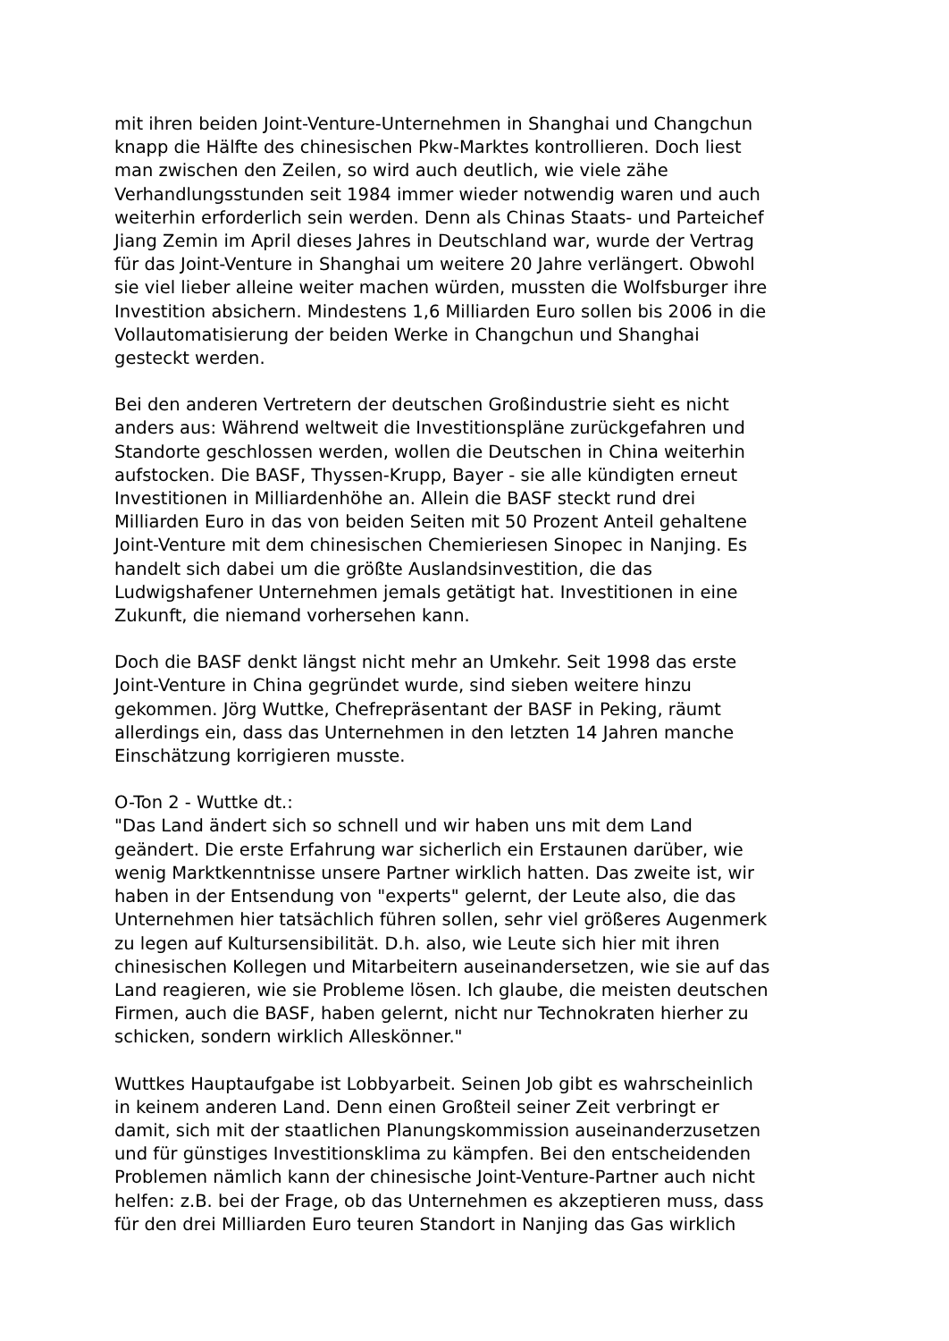mit ihren beiden Joint-Venture-Unternehmen in Shanghai und Changchun knapp die Hälfte des chinesischen Pkw-Marktes kontrollieren. Doch liest man zwischen den Zeilen, so wird auch deutlich, wie viele zähe Verhandlungsstunden seit 1984 immer wieder notwendig waren und auch weiterhin erforderlich sein werden. Denn als Chinas Staats- und Parteichef Jiang Zemin im April dieses Jahres in Deutschland war, wurde der Vertrag für das Joint-Venture in Shanghai um weitere 20 Jahre verlängert. Obwohl sie viel lieber alleine weiter machen würden, mussten die Wolfsburger ihre Investition absichern. Mindestens 1,6 Milliarden Euro sollen bis 2006 in die Vollautomatisierung der beiden Werke in Changchun und Shanghai gesteckt werden.
Bei den anderen Vertretern der deutschen Großindustrie sieht es nicht anders aus: Während weltweit die Investitionspläne zurückgefahren und Standorte geschlossen werden, wollen die Deutschen in China weiterhin aufstocken. Die BASF, Thyssen-Krupp, Bayer - sie alle kündigten erneut Investitionen in Milliardenhöhe an. Allein die BASF steckt rund drei Milliarden Euro in das von beiden Seiten mit 50 Prozent Anteil gehaltene Joint-Venture mit dem chinesischen Chemieriesen Sinopec in Nanjing. Es handelt sich dabei um die größte Auslandsinvestition, die das Ludwigshafener Unternehmen jemals getätigt hat. Investitionen in eine Zukunft, die niemand vorhersehen kann.
Doch die BASF denkt längst nicht mehr an Umkehr. Seit 1998 das erste Joint-Venture in China gegründet wurde, sind sieben weitere hinzu gekommen. Jörg Wuttke, Chefrepräsentant der BASF in Peking, räumt allerdings ein, dass das Unternehmen in den letzten 14 Jahren manche Einschätzung korrigieren musste.
O-Ton 2 - Wuttke dt.: "Das Land ändert sich so schnell und wir haben uns mit dem Land geändert. Die erste Erfahrung war sicherlich ein Erstaunen darüber, wie wenig Marktkenntnisse unsere Partner wirklich hatten. Das zweite ist, wir haben in der Entsendung von "experts" gelernt, der Leute also, die das Unternehmen hier tatsächlich führen sollen, sehr viel größeres Augenmerk zu legen auf Kultursensibilität. D.h. also, wie Leute sich hier mit ihren chinesischen Kollegen und Mitarbeitern auseinandersetzen, wie sie auf das Land reagieren, wie sie Probleme lösen. Ich glaube, die meisten deutschen Firmen, auch die BASF, haben gelernt, nicht nur Technokraten hierher zu schicken, sondern wirklich Alleskönner."
Wuttkes Hauptaufgabe ist Lobbyarbeit. Seinen Job gibt es wahrscheinlich in keinem anderen Land. Denn einen Großteil seiner Zeit verbringt er damit, sich mit der staatlichen Planungskommission auseinanderzusetzen und für günstiges Investitionsklima zu kämpfen. Bei den entscheidenden Problemen nämlich kann der chinesische Joint-Venture-Partner auch nicht helfen: z.B. bei der Frage, ob das Unternehmen es akzeptieren muss, dass für den drei Milliarden Euro teuren Standort in Nanjing das Gas wirklich